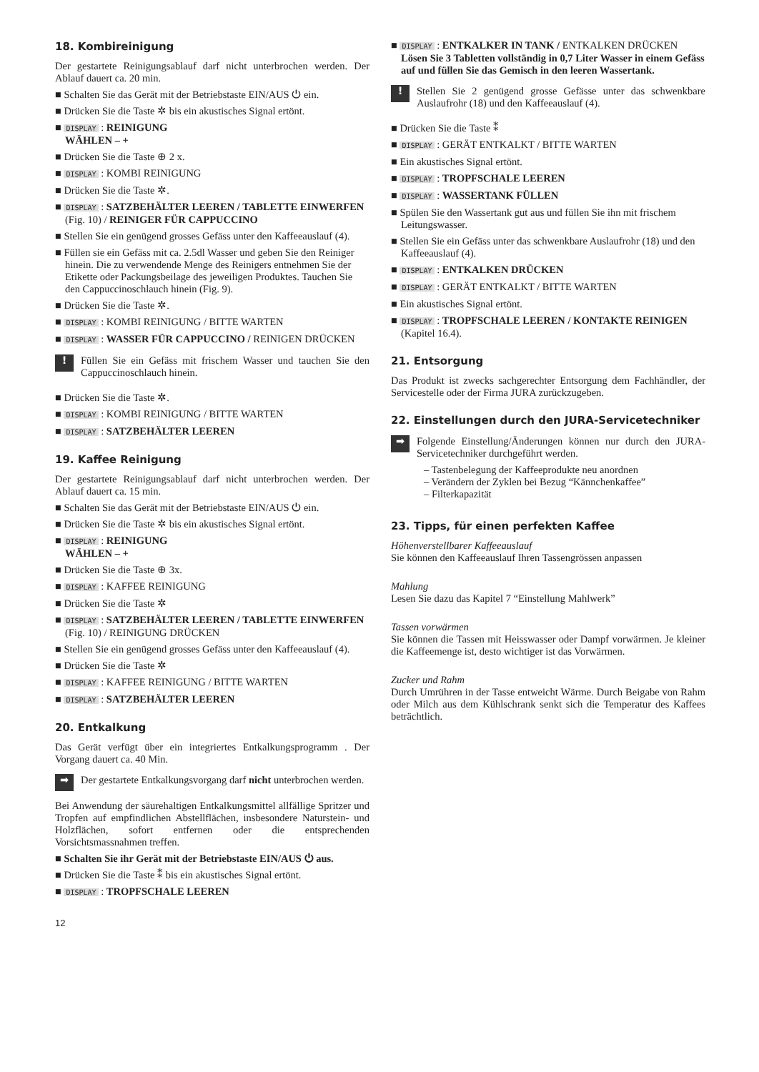18. Kombireinigung
Der gestartete Reinigungsablauf darf nicht unterbrochen werden. Der Ablauf dauert ca. 20 min.
■ Schalten Sie das Gerät mit der Betriebstaste EIN/AUS ⏻ ein.
■ Drücken Sie die Taste ✲ bis ein akustisches Signal ertönt.
■ DISPLAY : REINIGUNG
WÄHLEN – +
■ Drücken Sie die Taste ⊕ 2 x.
■ DISPLAY : KOMBI REINIGUNG
■ Drücken Sie die Taste ✲.
■ DISPLAY : SATZBEHÄLTER LEEREN / TABLETTE EINWERFEN (Fig. 10) / REINIGER FÜR CAPPUCCINO
■ Stellen Sie ein genügend grosses Gefäss unter den Kaffeeauslauf (4).
■ Füllen sie ein Gefäss mit ca. 2.5dl Wasser und geben Sie den Reiniger hinein. Die zu verwendende Menge des Reinigers entnehmen Sie der Etikette oder Packungsbeilage des jeweiligen Produktes. Tauchen Sie den Cappuccinoschlauch hinein (Fig. 9).
■ Drücken Sie die Taste ✲.
■ DISPLAY : KOMBI REINIGUNG / BITTE WARTEN
■ DISPLAY : WASSER FÜR CAPPUCCINO / REINIGEN DRÜCKEN
!
Füllen Sie ein Gefäss mit frischem Wasser und tauchen Sie den Cappuccinoschlauch hinein.
■ Drücken Sie die Taste ✲.
■ DISPLAY : KOMBI REINIGUNG / BITTE WARTEN
■ DISPLAY : SATZBEHÄLTER LEEREN
19. Kaffee Reinigung
Der gestartete Reinigungsablauf darf nicht unterbrochen werden. Der Ablauf dauert ca. 15 min.
■ Schalten Sie das Gerät mit der Betriebstaste EIN/AUS ⏻ ein.
■ Drücken Sie die Taste ✲ bis ein akustisches Signal ertönt.
■ DISPLAY : REINIGUNG
WÄHLEN – +
■ Drücken Sie die Taste ⊕ 3x.
■ DISPLAY : KAFFEE REINIGUNG
■ Drücken Sie die Taste ✲
■ DISPLAY : SATZBEHÄLTER LEEREN / TABLETTE EINWERFEN (Fig. 10) / REINIGUNG DRÜCKEN
■ Stellen Sie ein genügend grosses Gefäss unter den Kaffeeauslauf (4).
■ Drücken Sie die Taste ✲
■ DISPLAY : KAFFEE REINIGUNG / BITTE WARTEN
■ DISPLAY : SATZBEHÄLTER LEEREN
20. Entkalkung
Das Gerät verfügt über ein integriertes Entkalkungsprogramm . Der Vorgang dauert ca. 40 Min.
➡
Der gestartete Entkalkungsvorgang darf nicht unterbrochen werden.
Bei Anwendung der säurehaltigen Entkalkungsmittel allfällige Spritzer und Tropfen auf empfindlichen Abstellflächen, insbesondere Naturstein- und Holzflächen, sofort entfernen oder die entsprechenden Vorsichtsmassnahmen treffen.
■ Schalten Sie ihr Gerät mit der Betriebstaste EIN/AUS ⏻ aus.
■ Drücken Sie die Taste ⁑ bis ein akustisches Signal ertönt.
■ DISPLAY : TROPFSCHALE LEEREN
■ DISPLAY : ENTKALKER IN TANK / ENTKALKEN DRÜCKEN
Lösen Sie 3 Tabletten vollständig in 0,7 Liter Wasser in einem Gefäss auf und füllen Sie das Gemisch in den leeren Wassertank.
!
Stellen Sie 2 genügend grosse Gefässe unter das schwenkbare Auslaufrohr (18) und den Kaffeeauslauf (4).
■ Drücken Sie die Taste ⁑
■ DISPLAY : GERÄT ENTKALKT / BITTE WARTEN
■ Ein akustisches Signal ertönt.
■ DISPLAY : TROPFSCHALE LEEREN
■ DISPLAY : WASSERTANK FÜLLEN
■ Spülen Sie den Wassertank gut aus und füllen Sie ihn mit frischem Leitungswasser.
■ Stellen Sie ein Gefäss unter das schwenkbare Auslaufrohr (18) und den Kaffeeauslauf (4).
■ DISPLAY : ENTKALKEN DRÜCKEN
■ DISPLAY : GERÄT ENTKALKT / BITTE WARTEN
■ Ein akustisches Signal ertönt.
■ DISPLAY : TROPFSCHALE LEEREN / KONTAKTE REINIGEN (Kapitel 16.4).
21. Entsorgung
Das Produkt ist zwecks sachgerechter Entsorgung dem Fachhändler, der Servicestelle oder der Firma JURA zurückzugeben.
22. Einstellungen durch den JURA-Servicetechniker
➡
Folgende Einstellung/Änderungen können nur durch den JURA-Servicetechniker durchgeführt werden.
– Tastenbelegung der Kaffeeprodukte neu anordnen
– Verändern der Zyklen bei Bezug “Kännchenkaffee”
– Filterkapazität
23. Tipps, für einen perfekten Kaffee
Höhenverstellbarer Kaffeeauslauf
Sie können den Kaffeeauslauf Ihren Tassengrössen anpassen
Mahlung
Lesen Sie dazu das Kapitel 7 “Einstellung Mahlwerk”
Tassen vorwärmen
Sie können die Tassen mit Heisswasser oder Dampf vorwärmen. Je kleiner die Kaffeemenge ist, desto wichtiger ist das Vorwärmen.
Zucker und Rahm
Durch Umrühren in der Tasse entweicht Wärme. Durch Beigabe von Rahm oder Milch aus dem Kühlschrank senkt sich die Temperatur des Kaffees beträchtlich.
12